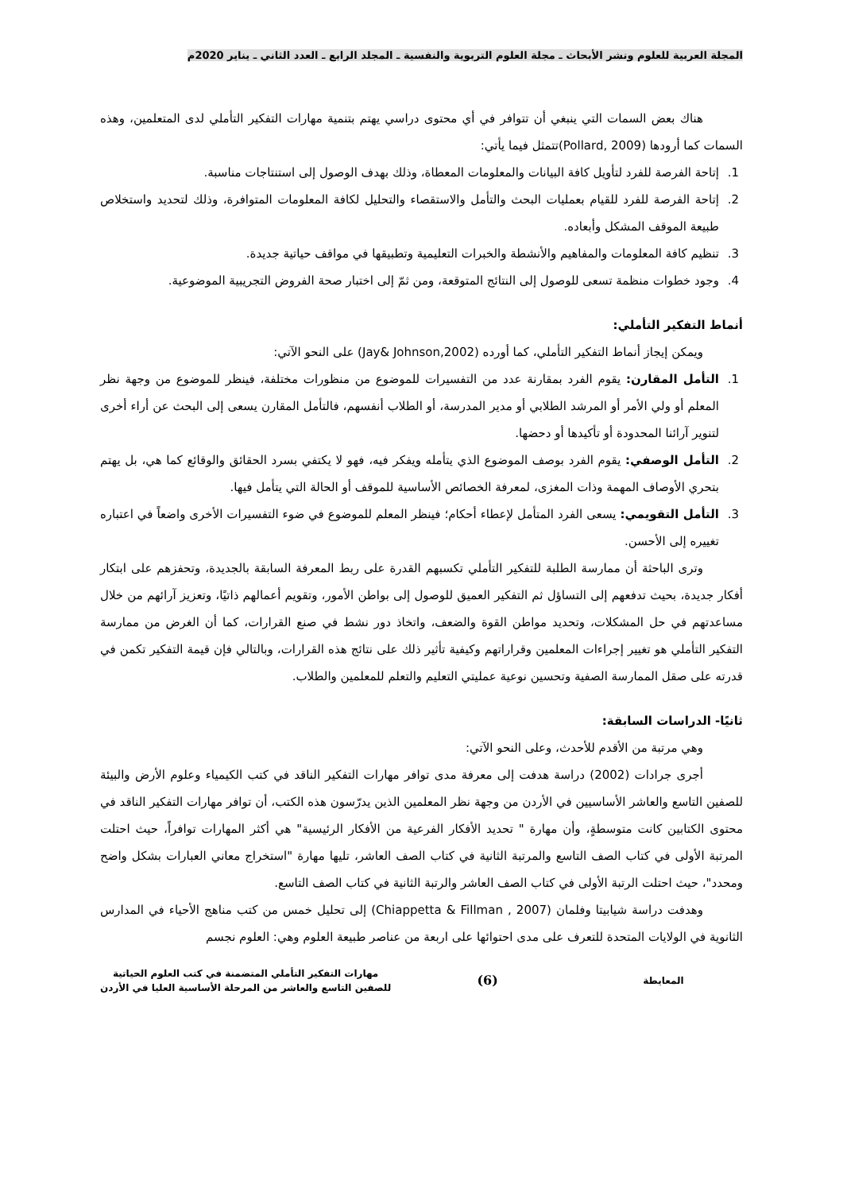المجلة العربية للعلوم ونشر الأبحاث ـ مجلة العلوم التربوية والنفسية ـ المجلد الرابع ـ العدد الثاني ـ يناير 2020م
هناك بعض السمات التي ينبغي أن تتوافر في أي محتوى دراسي يهتم بتنمية مهارات التفكير التأملي لدى المتعلمين، وهذه السمات كما أرودها (Pollard, 2009)تتمثل فيما يأتي:
1. إتاحة الفرصة للفرد لتأويل كافة البيانات والمعلومات المعطاة، وذلك بهدف الوصول إلى استنتاجات مناسبة.
2. إتاحة الفرصة للفرد للقيام بعمليات البحث والتأمل والاستقصاء والتحليل لكافة المعلومات المتوافرة، وذلك لتحديد واستخلاص طبيعة الموقف المشكل وأبعاده.
3. تنظيم كافة المعلومات والمفاهيم والأنشطة والخبرات التعليمية وتطبيقها في مواقف حياتية جديدة.
4. وجود خطوات منظمة تسعى للوصول إلى النتائج المتوقعة، ومن ثمّ إلى اختبار صحة الفروض التجريبية الموضوعية.
أنماط التفكير التأملي:
ويمكن إيجاز أنماط التفكير التأملي، كما أورده (Jay& Johnson,2002) على النحو الآتي:
1. التأمل المقارن: يقوم الفرد بمقارنة عدد من التفسيرات للموضوع من منظورات مختلفة، فينظر للموضوع من وجهة نظر المعلم أو ولي الأمر أو المرشد الطلابي أو مدير المدرسة، أو الطلاب أنفسهم، فالتأمل المقارن يسعى إلى البحث عن أراء أخرى لتنوير آرائنا المحدودة أو تأكيدها أو دحضها.
2. التأمل الوصفي: يقوم الفرد بوصف الموضوع الذي يتأمله ويفكر فيه، فهو لا يكتفي بسرد الحقائق والوقائع كما هي، بل يهتم بتحري الأوصاف المهمة وذات المغزى، لمعرفة الخصائص الأساسية للموقف أو الحالة التي يتأمل فيها.
3. التأمل التقويمي: يسعى الفرد المتأمل لإعطاء أحكام؛ فينظر المعلم للموضوع في ضوء التفسيرات الأخرى واضعاً في اعتباره تغييره إلى الأحسن.
وترى الباحثة أن ممارسة الطلبة للتفكير التأملي تكسبهم القدرة على ربط المعرفة السابقة بالجديدة، وتحفزهم على ابتكار أفكار جديدة، بحيث تدفعهم إلى التساؤل ثم التفكير العميق للوصول إلى بواطن الأمور، وتقويم أعمالهم ذاتيًا، وتعزيز آرائهم من خلال مساعدتهم في حل المشكلات، وتحديد مواطن القوة والضعف، واتخاذ دور نشط في صنع القرارات، كما أن الغرض من ممارسة التفكير التأملي هو تغيير إجراءات المعلمين وقراراتهم وكيفية تأثير ذلك على نتائج هذه القرارات، وبالتالي فإن قيمة التفكير تكمن في قدرته على صقل الممارسة الصفية وتحسين نوعية عمليتي التعليم والتعلم للمعلمين والطلاب.
ثانيًا- الدراسات السابقة:
وهي مرتبة من الأقدم للأحدث، وعلى النحو الآتي:
أجرى جرادات (2002) دراسة هدفت إلى معرفة مدى توافر مهارات التفكير الناقد في كتب الكيمياء وعلوم الأرض والبيئة للصفين التاسع والعاشر الأساسيين في الأردن من وجهة نظر المعلمين الذين يدرّسون هذه الكتب، أن توافر مهارات التفكير الناقد في محتوى الكتابين كانت متوسطةٍ، وأن مهارة " تحديد الأفكار الفرعية من الأفكار الرئيسية" هي أكثر المهارات توافراً، حيث احتلت المرتبة الأولى في كتاب الصف التاسع والمرتبة الثانية في كتاب الصف العاشر، تليها مهارة "استخراج معاني العبارات بشكل واضح ومحدد"، حيث احتلت الرتبة الأولى في كتاب الصف العاشر والرتبة الثانية في كتاب الصف التاسع.
وهدفت دراسة شيابيتا وفلمان (Chiappetta & Fillman , 2007) إلى تحليل خمس من كتب مناهج الأحياء في المدارس الثانوية في الولايات المتحدة للتعرف على مدى احتوائها على اربعة من عناصر طبيعة العلوم وهي: العلوم نجسم
المعايطة
(6)
مهارات التفكير التأملي المتضمنة في كتب العلوم الحياتية
للصفين التاسع والعاشر من المرحلة الأساسية العليا في الأردن